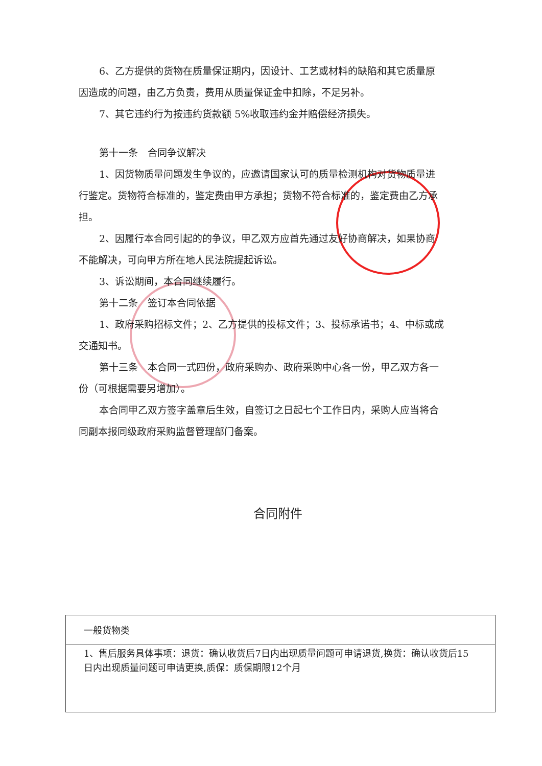6、乙方提供的货物在质量保证期内，因设计、工艺或材料的缺陷和其它质量原
因造成的问题，由乙方负责，费用从质量保证金中扣除，不足另补。
7、其它违约行为按违约货款额 5%收取违约金并赔偿经济损失。
第十一条　合同争议解决
1、因货物质量问题发生争议的，应邀请国家认可的质量检测机构对货物质量进
行鉴定。货物符合标准的，鉴定费由甲方承担；货物不符合标准的，鉴定费由乙方承
担。
2、因履行本合同引起的的争议，甲乙双方应首先通过友好协商解决，如果协商
不能解决，可向甲方所在地人民法院提起诉讼。
3、诉讼期间，本合同继续履行。
第十二条　签订本合同依据
1、政府采购招标文件；2、乙方提供的投标文件；3、投标承诺书；4、中标或成
交通知书。
第十三条　本合同一式四份，政府采购办、政府采购中心各一份，甲乙双方各一
份（可根据需要另增加）。
本合同甲乙双方签字盖章后生效，自签订之日起七个工作日内，采购人应当将合
同副本报同级政府采购监督管理部门备案。
合同附件
| 一般货物类 |
| 1、售后服务具体事项：退货：确认收货后7日内出现质量问题可申请退货,换货：确认收货后15日内出现质量问题可申请更换,质保：质保期限12个月 |